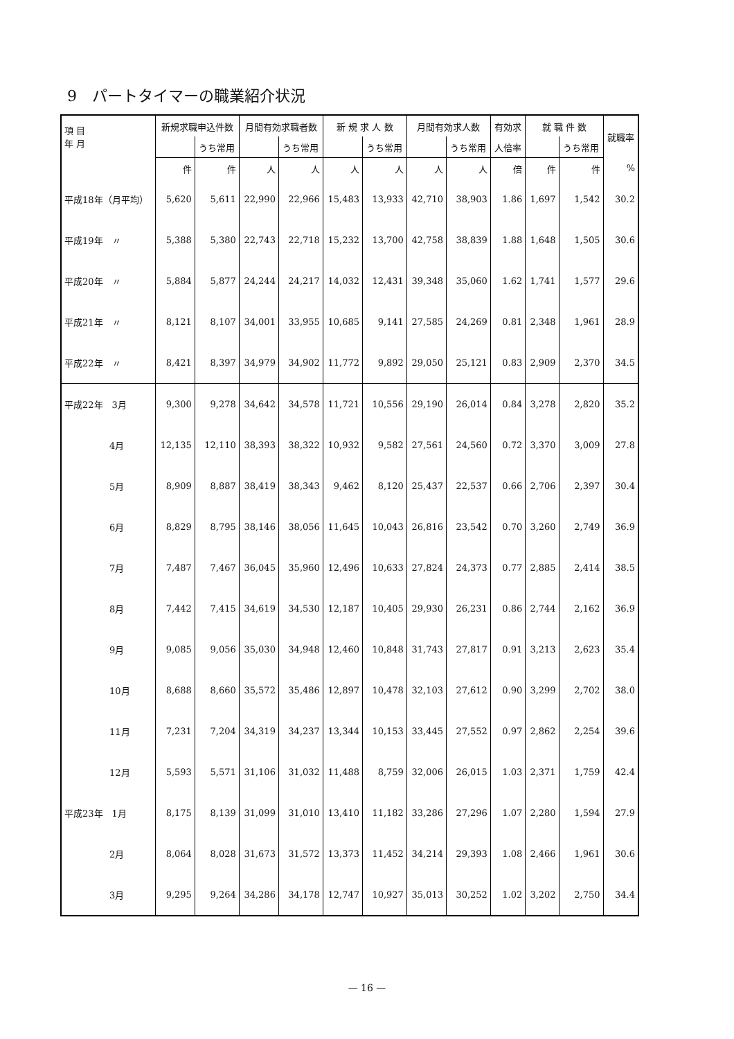9　パートタイマーの職業紹介状況
| 項 目 年 月 | 新規求職申込件数 | | 月間有効求職者数 | | 新 規 求 人 数 | | 月間有効求人数 | | 有効求 | 就 職 件 数 | | 就職率 |
| --- | --- | --- | --- | --- | --- | --- | --- | --- | --- | --- | --- | --- |
| | | うち常用 | | うち常用 | | うち常用 | | うち常用 | 人倍率 | | うち常用 | |
| | 件 | 件 | 人 | 人 | 人 | 人 | 人 | 人 | 倍 | 件 | 件 | % |
| 平成18年（月平均） | 5,620 | 5,611 | 22,990 | 22,966 | 15,483 | 13,933 | 42,710 | 38,903 | 1.86 | 1,697 | 1,542 | 30.2 |
| 平成19年 〃 | 5,388 | 5,380 | 22,743 | 22,718 | 15,232 | 13,700 | 42,758 | 38,839 | 1.88 | 1,648 | 1,505 | 30.6 |
| 平成20年 〃 | 5,884 | 5,877 | 24,244 | 24,217 | 14,032 | 12,431 | 39,348 | 35,060 | 1.62 | 1,741 | 1,577 | 29.6 |
| 平成21年 〃 | 8,121 | 8,107 | 34,001 | 33,955 | 10,685 | 9,141 | 27,585 | 24,269 | 0.81 | 2,348 | 1,961 | 28.9 |
| 平成22年 〃 | 8,421 | 8,397 | 34,979 | 34,902 | 11,772 | 9,892 | 29,050 | 25,121 | 0.83 | 2,909 | 2,370 | 34.5 |
| 平成22年 3月 | 9,300 | 9,278 | 34,642 | 34,578 | 11,721 | 10,556 | 29,190 | 26,014 | 0.84 | 3,278 | 2,820 | 35.2 |
| 4月 | 12,135 | 12,110 | 38,393 | 38,322 | 10,932 | 9,582 | 27,561 | 24,560 | 0.72 | 3,370 | 3,009 | 27.8 |
| 5月 | 8,909 | 8,887 | 38,419 | 38,343 | 9,462 | 8,120 | 25,437 | 22,537 | 0.66 | 2,706 | 2,397 | 30.4 |
| 6月 | 8,829 | 8,795 | 38,146 | 38,056 | 11,645 | 10,043 | 26,816 | 23,542 | 0.70 | 3,260 | 2,749 | 36.9 |
| 7月 | 7,487 | 7,467 | 36,045 | 35,960 | 12,496 | 10,633 | 27,824 | 24,373 | 0.77 | 2,885 | 2,414 | 38.5 |
| 8月 | 7,442 | 7,415 | 34,619 | 34,530 | 12,187 | 10,405 | 29,930 | 26,231 | 0.86 | 2,744 | 2,162 | 36.9 |
| 9月 | 9,085 | 9,056 | 35,030 | 34,948 | 12,460 | 10,848 | 31,743 | 27,817 | 0.91 | 3,213 | 2,623 | 35.4 |
| 10月 | 8,688 | 8,660 | 35,572 | 35,486 | 12,897 | 10,478 | 32,103 | 27,612 | 0.90 | 3,299 | 2,702 | 38.0 |
| 11月 | 7,231 | 7,204 | 34,319 | 34,237 | 13,344 | 10,153 | 33,445 | 27,552 | 0.97 | 2,862 | 2,254 | 39.6 |
| 12月 | 5,593 | 5,571 | 31,106 | 31,032 | 11,488 | 8,759 | 32,006 | 26,015 | 1.03 | 2,371 | 1,759 | 42.4 |
| 平成23年 1月 | 8,175 | 8,139 | 31,099 | 31,010 | 13,410 | 11,182 | 33,286 | 27,296 | 1.07 | 2,280 | 1,594 | 27.9 |
| 2月 | 8,064 | 8,028 | 31,673 | 31,572 | 13,373 | 11,452 | 34,214 | 29,393 | 1.08 | 2,466 | 1,961 | 30.6 |
| 3月 | 9,295 | 9,264 | 34,286 | 34,178 | 12,747 | 10,927 | 35,013 | 30,252 | 1.02 | 3,202 | 2,750 | 34.4 |
— 16 —